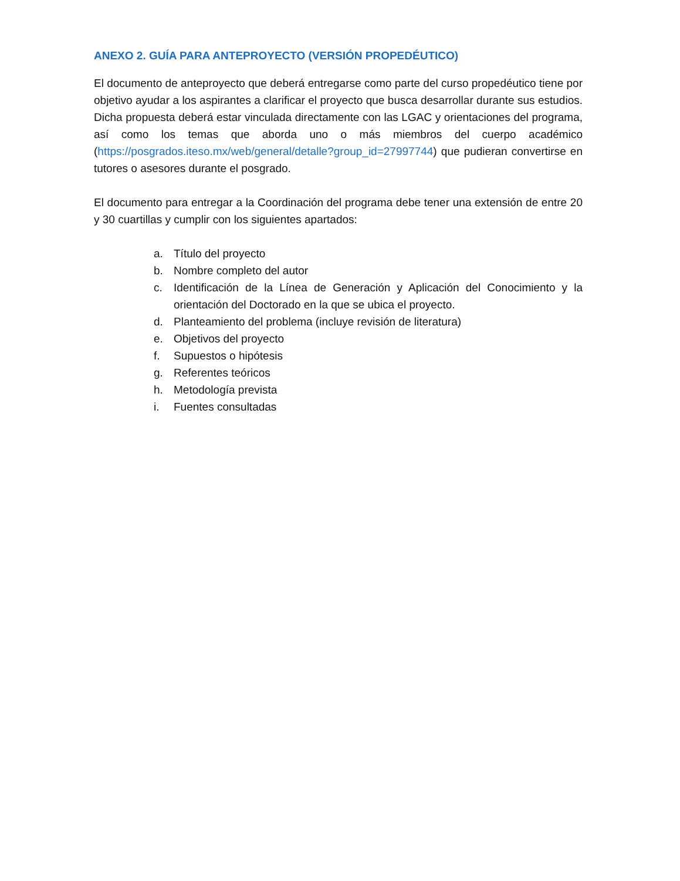ANEXO 2. GUÍA PARA ANTEPROYECTO (VERSIÓN PROPEDÉUTICO)
El documento de anteproyecto que deberá entregarse como parte del curso propedéutico tiene por objetivo ayudar a los aspirantes a clarificar el proyecto que busca desarrollar durante sus estudios. Dicha propuesta deberá estar vinculada directamente con las LGAC y orientaciones del programa, así como los temas que aborda uno o más miembros del cuerpo académico (https://posgrados.iteso.mx/web/general/detalle?group_id=27997744) que pudieran convertirse en tutores o asesores durante el posgrado.
El documento para entregar a la Coordinación del programa debe tener una extensión de entre 20 y 30 cuartillas y cumplir con los siguientes apartados:
a. Título del proyecto
b. Nombre completo del autor
c. Identificación de la Línea de Generación y Aplicación del Conocimiento y la orientación del Doctorado en la que se ubica el proyecto.
d. Planteamiento del problema (incluye revisión de literatura)
e. Objetivos del proyecto
f. Supuestos o hipótesis
g. Referentes teóricos
h. Metodología prevista
i. Fuentes consultadas